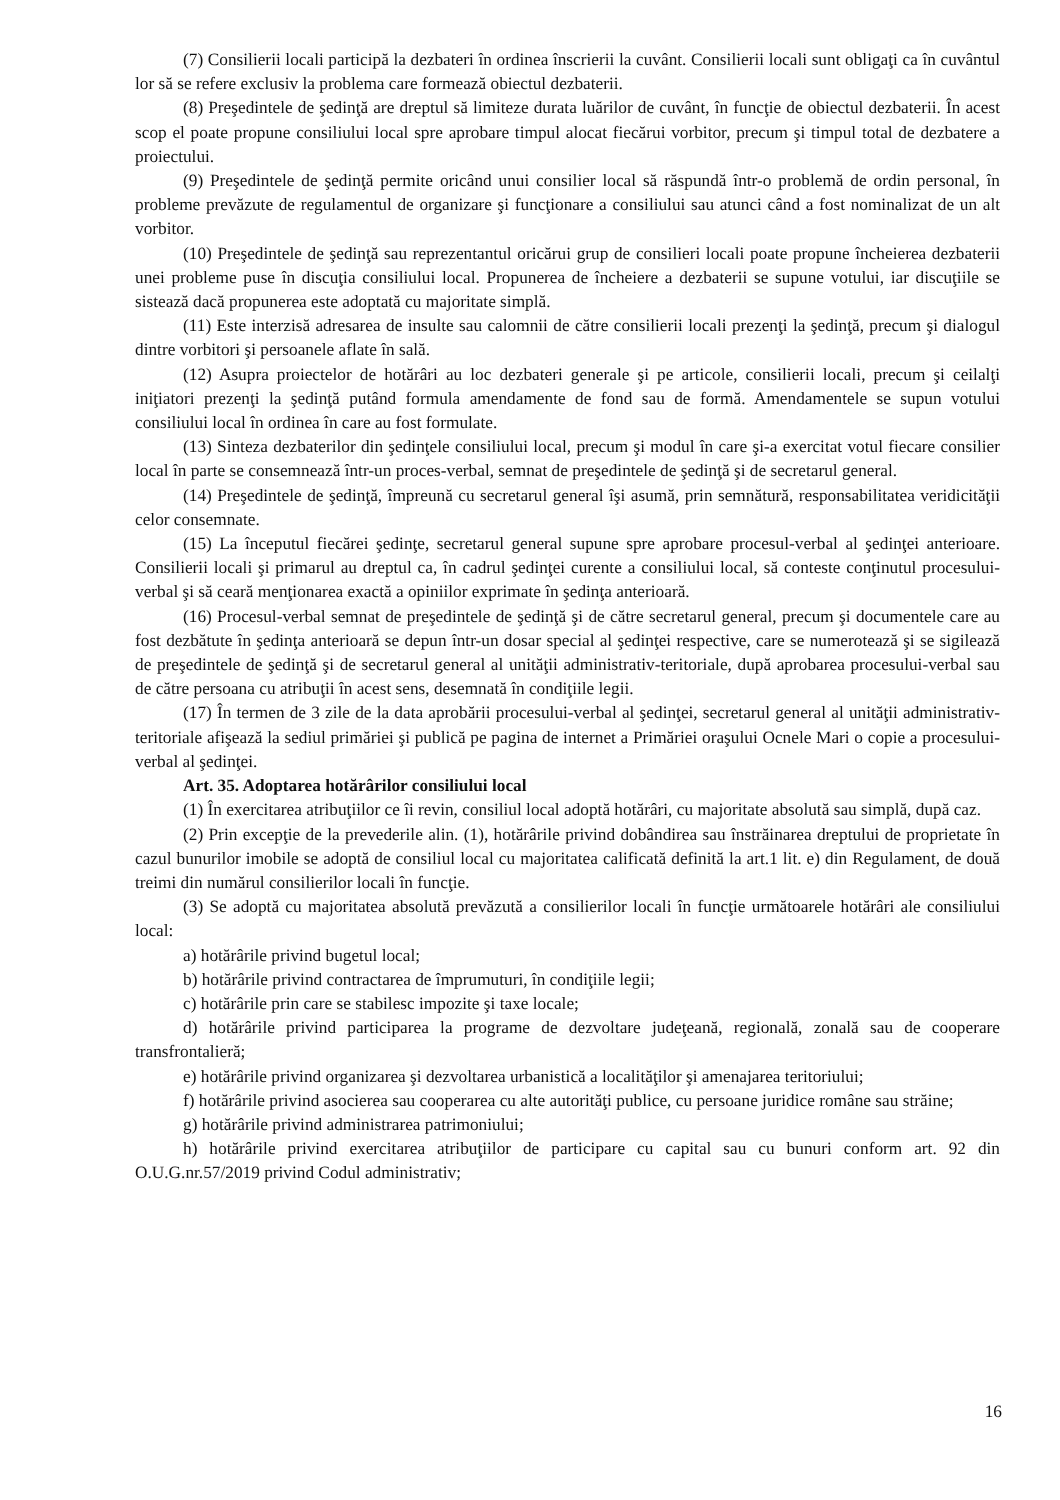(7) Consilierii locali participă la dezbateri în ordinea înscrierii la cuvânt. Consilierii locali sunt obligaţi ca în cuvântul lor să se refere exclusiv la problema care formează obiectul dezbaterii.
(8) Preşedintele de şedinţă are dreptul să limiteze durata luărilor de cuvânt, în funcţie de obiectul dezbaterii. În acest scop el poate propune consiliului local spre aprobare timpul alocat fiecărui vorbitor, precum şi timpul total de dezbatere a proiectului.
(9) Preşedintele de şedinţă permite oricând unui consilier local să răspundă într-o problemă de ordin personal, în probleme prevăzute de regulamentul de organizare şi funcţionare a consiliului sau atunci când a fost nominalizat de un alt vorbitor.
(10) Preşedintele de şedinţă sau reprezentantul oricărui grup de consilieri locali poate propune încheierea dezbaterii unei probleme puse în discuţia consiliului local. Propunerea de încheiere a dezbaterii se supune votului, iar discuţiile se sistează dacă propunerea este adoptată cu majoritate simplă.
(11) Este interzisă adresarea de insulte sau calomnii de către consilierii locali prezenţi la şedinţă, precum şi dialogul dintre vorbitori şi persoanele aflate în sală.
(12) Asupra proiectelor de hotărâri au loc dezbateri generale şi pe articole, consilierii locali, precum şi ceilalţi iniţiatori prezenţi la şedinţă putând formula amendamente de fond sau de formă. Amendamentele se supun votului consiliului local în ordinea în care au fost formulate.
(13) Sinteza dezbaterilor din şedinţele consiliului local, precum şi modul în care şi-a exercitat votul fiecare consilier local în parte se consemnează într-un proces-verbal, semnat de preşedintele de şedinţă şi de secretarul general.
(14) Preşedintele de şedinţă, împreună cu secretarul general îşi asumă, prin semnătură, responsabilitatea veridicităţii celor consemnate.
(15) La începutul fiecărei şedinţe, secretarul general supune spre aprobare procesul-verbal al şedinţei anterioare. Consilierii locali şi primarul au dreptul ca, în cadrul şedinţei curente a consiliului local, să conteste conţinutul procesului-verbal şi să ceară menţionarea exactă a opiniilor exprimate în şedinţa anterioară.
(16) Procesul-verbal semnat de preşedintele de şedinţă şi de către secretarul general, precum şi documentele care au fost dezbătute în şedinţa anterioară se depun într-un dosar special al şedinţei respective, care se numerotează şi se sigilează de preşedintele de şedinţă şi de secretarul general al unităţii administrativ-teritoriale, după aprobarea procesului-verbal sau de către persoana cu atribuţii în acest sens, desemnată în condiţiile legii.
(17) În termen de 3 zile de la data aprobării procesului-verbal al şedinţei, secretarul general al unităţii administrativ-teritoriale afişează la sediul primăriei şi publică pe pagina de internet a Primăriei oraşului Ocnele Mari o copie a procesului-verbal al şedinţei.
Art. 35. Adoptarea hotărârilor consiliului local
(1) În exercitarea atribuţiilor ce îi revin, consiliul local adoptă hotărâri, cu majoritate absolută sau simplă, după caz.
(2) Prin excepţie de la prevederile alin. (1), hotărârile privind dobândirea sau înstrăinarea dreptului de proprietate în cazul bunurilor imobile se adoptă de consiliul local cu majoritatea calificată definită la art.1 lit. e) din Regulament, de două treimi din numărul consilierilor locali în funcţie.
(3) Se adoptă cu majoritatea absolută prevăzută a consilierilor locali în funcţie următoarele hotărâri ale consiliului local:
a) hotărârile privind bugetul local;
b) hotărârile privind contractarea de împrumuturi, în condiţiile legii;
c) hotărârile prin care se stabilesc impozite şi taxe locale;
d) hotărârile privind participarea la programe de dezvoltare judeţeană, regională, zonală sau de cooperare transfrontalieră;
e) hotărârile privind organizarea şi dezvoltarea urbanistică a localităţilor şi amenajarea teritoriului;
f) hotărârile privind asocierea sau cooperarea cu alte autorităţi publice, cu persoane juridice române sau străine;
g) hotărârile privind administrarea patrimoniului;
h) hotărârile privind exercitarea atribuţiilor de participare cu capital sau cu bunuri conform art. 92 din O.U.G.nr.57/2019 privind Codul administrativ;
16